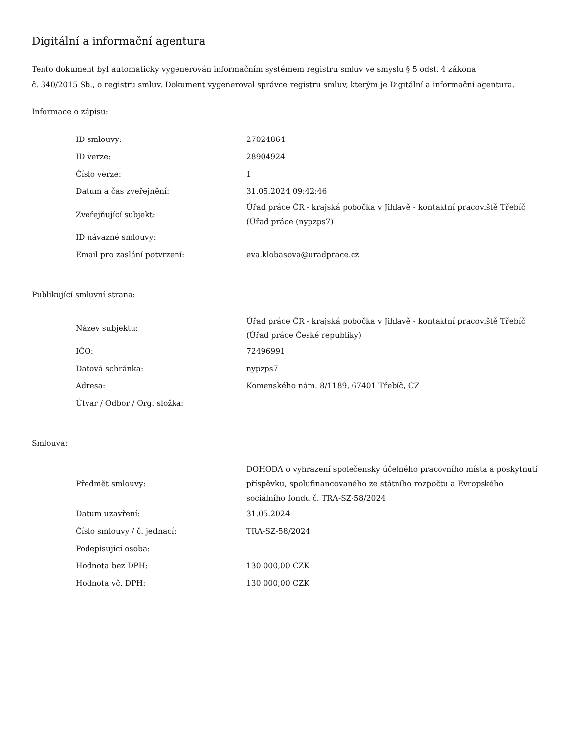Digitální a informační agentura
Tento dokument byl automaticky vygenerován informačním systémem registru smluv ve smyslu § 5 odst. 4 zákona
č. 340/2015 Sb., o registru smluv. Dokument vygeneroval správce registru smluv, kterým je Digitální a informační agentura.
Informace o zápisu:
| ID smlouvy: | 27024864 |
| ID verze: | 28904924 |
| Číslo verze: | 1 |
| Datum a čas zveřejnění: | 31.05.2024 09:42:46 |
| Zveřejňující subjekt: | Úřad práce ČR - krajská pobočka v Jihlavě - kontaktní pracoviště Třebíč (Úřad práce (nypzps7) |
| ID návazné smlouvy: | |
| Email pro zaslání potvrzení: | eva.klobasova@uradprace.cz |
Publikující smluvní strana:
| Název subjektu: | Úřad práce ČR - krajská pobočka v Jihlavě - kontaktní pracoviště Třebíč (Úřad práce České republiky) |
| IČO: | 72496991 |
| Datová schránka: | nypzps7 |
| Adresa: | Komenského nám. 8/1189, 67401 Třebíč, CZ |
| Útvar / Odbor / Org. složka: | |
Smlouva:
| Předmět smlouvy: | DOHODA o vyhrazení společensky účelného pracovního místa a poskytnutí příspěvku, spolufinancovaného ze státního rozpočtu a Evropského sociálního fondu č. TRA-SZ-58/2024 |
| Datum uzavření: | 31.05.2024 |
| Číslo smlouvy / č. jednací: | TRA-SZ-58/2024 |
| Podepisující osoba: | |
| Hodnota bez DPH: | 130 000,00 CZK |
| Hodnota vč. DPH: | 130 000,00 CZK |